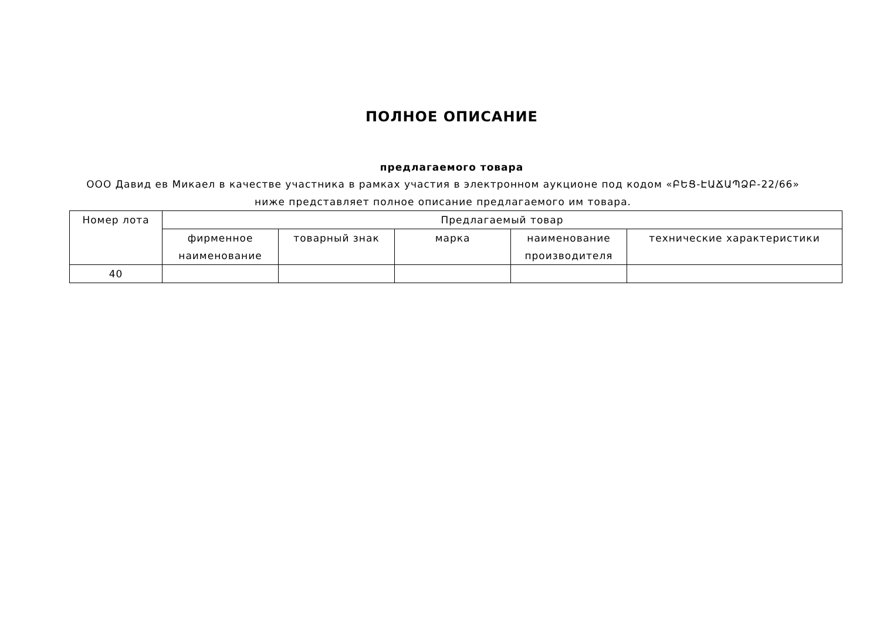ПОЛНОЕ ОПИСАНИЕ
предлагаемого товара
ООО Давид ев Микаел в качестве участника в рамках участия в электронном аукционе под кодом «ԲԵՑ-ԷԱՃԱՊՁԲ-22/66» ниже представляет полное описание предлагаемого им товара.
| Номер лота | Предлагаемый товар | | | | |
| --- | --- | --- | --- | --- | --- |
| | фирменное наименование | товарный знак | марка | наименование производителя | технические характеристики |
| 40 | | | | | |